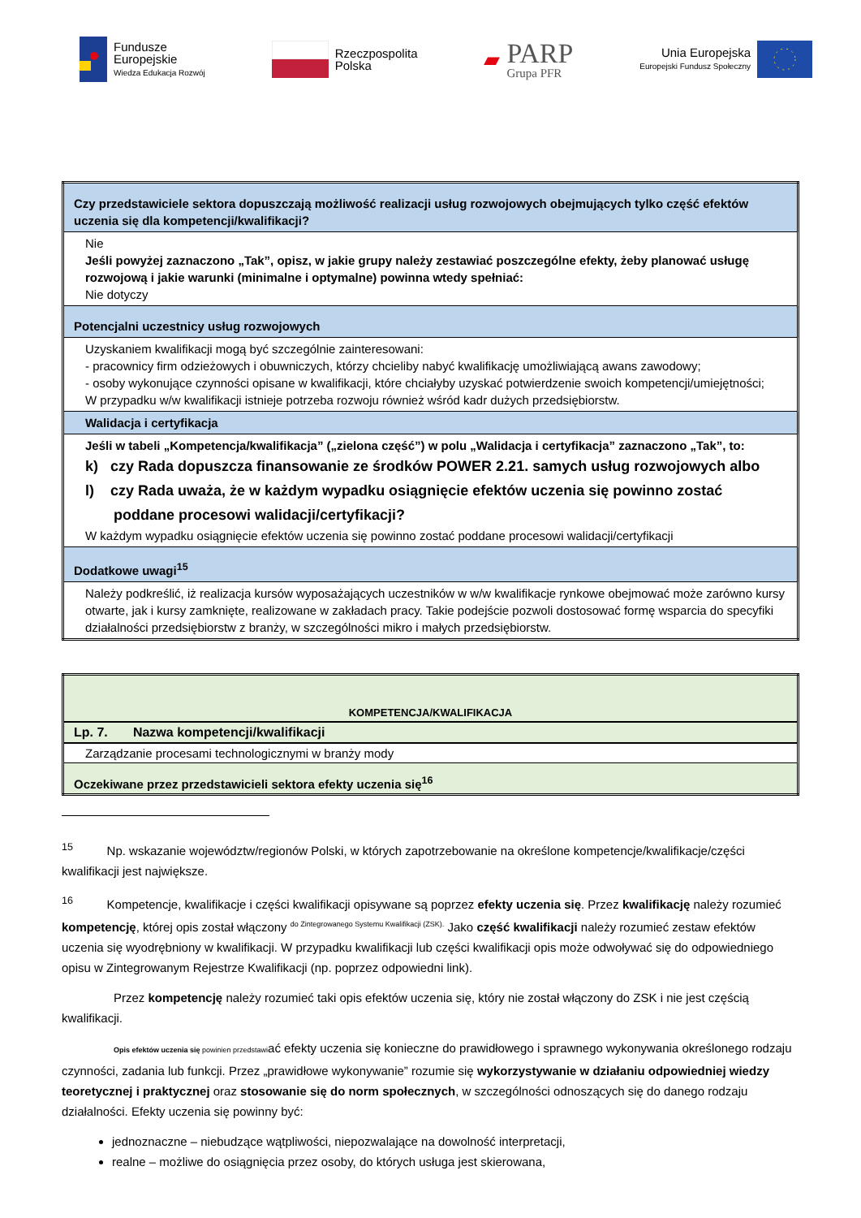Fundusze
Europejskie
Wiedza Edukacja Rozwój
Rzeczpospolita
Polska
▰
PARP
Grupa PFR
Unia Europejska
Europejski Fundusz Społeczny
| Czy przedstawiciele sektora dopuszczają możliwość realizacji usług rozwojowych obejmujących tylko część efektów uczenia się dla kompetencji/kwalifikacji? |
| Nie Jeśli powyżej zaznaczono „Tak”, opisz, w jakie grupy należy zestawiać poszczególne efekty, żeby planować usługę rozwojową i jakie warunki (minimalne i optymalne) powinna wtedy spełniać: Nie dotyczy |
| Potencjalni uczestnicy usług rozwojowych |
| Uzyskaniem kwalifikacji mogą być szczególnie zainteresowani: - pracownicy firm odzieżowych i obuwniczych, którzy chcieliby nabyć kwalifikację umożliwiającą awans zawodowy; - osoby wykonujące czynności opisane w kwalifikacji, które chciałyby uzyskać potwierdzenie swoich kompetencji/umiejętności; W przypadku w/w kwalifikacji istnieje potrzeba rozwoju również wśród kadr dużych przedsiębiorstw. |
| Walidacja i certyfikacja |
| Jeśli w tabeli „Kompetencja/kwalifikacja” („zielona część”) w polu „Walidacja i certyfikacja” zaznaczono „Tak”, to: k) czy Rada dopuszcza finansowanie ze środków POWER 2.21. samych usług rozwojowych albo l) czy Rada uważa, że w każdym wypadku osiągnięcie efektów uczenia się powinno zostać poddane procesowi walidacji/certyfikacji? W każdym wypadku osiągnięcie efektów uczenia się powinno zostać poddane procesowi walidacji/certyfikacji |
| Dodatkowe uwagi<sup>15</sup> |
| Należy podkreślić, iż realizacja kursów wyposażających uczestników w w/w kwalifikacje rynkowe obejmować może zarówno kursy otwarte, jak i kursy zamknięte, realizowane w zakładach pracy. Takie podejście pozwoli dostosować formę wsparcia do specyfiki działalności przedsiębiorstw z branży, w szczególności mikro i małych przedsiębiorstw. |
| KOMPETENCJA/KWALIFIKACJA |
| Lp. 7. Nazwa kompetencji/kwalifikacji |
| Zarządzanie procesami technologicznymi w branży mody |
| Oczekiwane przez przedstawicieli sektora efekty uczenia się<sup>16</sup> |
<sup>15</sup> Np. wskazanie województw/regionów Polski, w których zapotrzebowanie na określone kompetencje/kwalifikacje/części kwalifikacji jest największe.
<sup>16</sup> Kompetencje, kwalifikacje i części kwalifikacji opisywane są poprzez efekty uczenia się. Przez kwalifikację należy rozumieć kompetencję, której opis został włączony <sup>do Zintegrowanego Systemu Kwalifikacji (ZSK).</sup> Jako część kwalifikacji należy rozumieć zestaw efektów uczenia się wyodrębniony w kwalifikacji. W przypadku kwalifikacji lub części kwalifikacji opis może odwoływać się do odpowiedniego opisu w Zintegrowanym Rejestrze Kwalifikacji (np. poprzez odpowiedni link).
Przez kompetencję należy rozumieć taki opis efektów uczenia się, który nie został włączony do ZSK i nie jest częścią kwalifikacji.
Opis efektów uczenia się powinien przedstawiać efekty uczenia się konieczne do prawidłowego i sprawnego wykonywania określonego rodzaju czynności, zadania lub funkcji. Przez „prawidłowe wykonywanie” rozumie się wykorzystywanie w działaniu odpowiedniej wiedzy teoretycznej i praktycznej oraz stosowanie się do norm społecznych, w szczególności odnoszących się do danego rodzaju działalności. Efekty uczenia się powinny być:
jednoznaczne – niebudzące wątpliwości, niepozwalające na dowolność interpretacji,
realne – możliwe do osiągnięcia przez osoby, do których usługa jest skierowana,